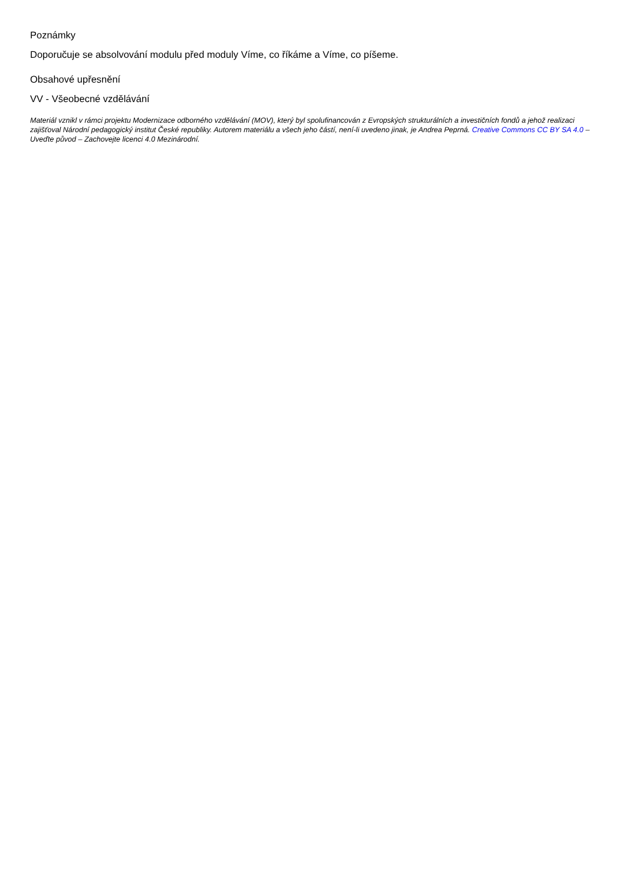Poznámky
Doporučuje se absolvování modulu před moduly Víme, co říkáme a Víme, co píšeme.
Obsahové upřesnění
VV - Všeobecné vzdělávání
Materiál vznikl v rámci projektu Modernizace odborného vzdělávání (MOV), který byl spolufinancován z Evropských strukturálních a investičních fondů a jehož realizaci zajišťoval Národní pedagogický institut České republiky. Autorem materiálu a všech jeho částí, není-li uvedeno jinak, je Andrea Peprná. Creative Commons CC BY SA 4.0 – Uveďte původ – Zachovejte licenci 4.0 Mezinárodní.